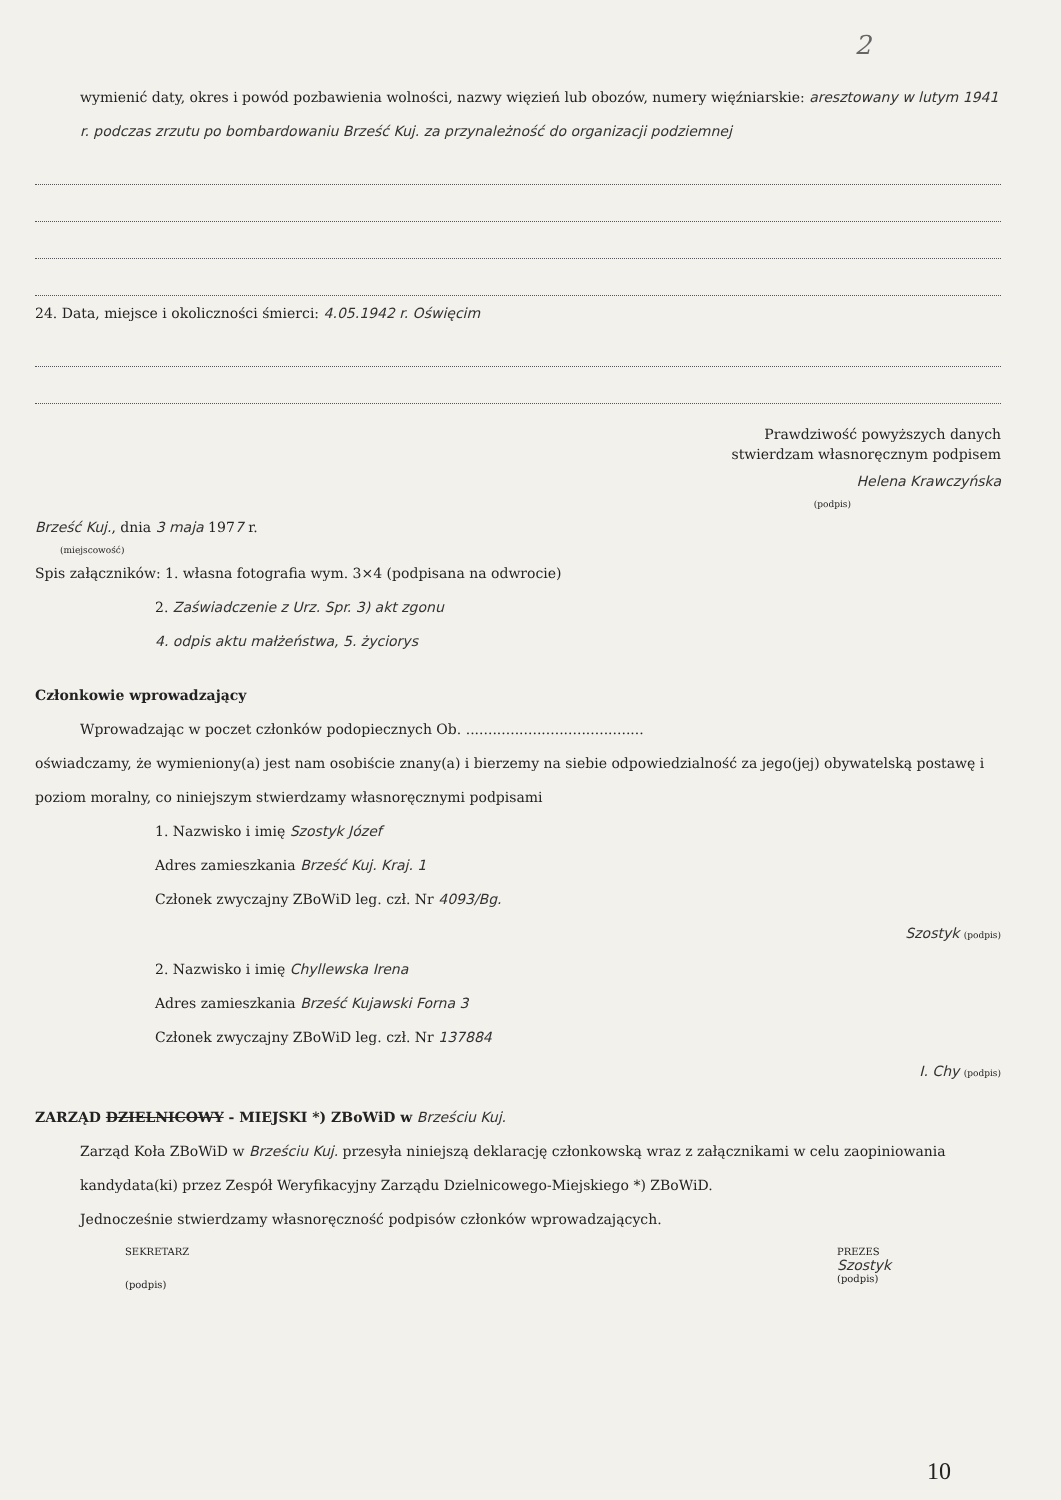2
wymienić daty, okres i powód pozbawienia wolności, nazwy więzień lub obozów, numery więźniarskie: aresztowany w lutym 1941 r. podczas zrzutu po bombardowaniu Brześć Kuj. za przynależność do organizacji podziemnej
24. Data, miejsce i okoliczności śmierci: 4.05.1942 r. Oświęcim
Prawdziwość powyższych danych
stwierdzam własnoręcznym podpisem
Helena Krawczyńska
(podpis)
Brześć Kuj., dnia 3 maja 1977 r.
(miejscowość)
Spis załączników: 1. własna fotografia wym. 3×4 (podpisana na odwrocie)
2. Zaświadczenie z Urz. Spr. 3) akt zgonu
4. odpis aktu małżeństwa, 5. życiorys
Członkowie wprowadzający
Wprowadzając w poczet członków podopiecznych Ob. ........................................
oświadczamy, że wymieniony(a) jest nam osobiście znany(a) i bierzemy na siebie odpowiedzialność za jego(jej) obywatelską postawę i poziom moralny, co niniejszym stwierdzamy własnoręcznymi podpisami
1. Nazwisko i imię Szostyk Józef
Adres zamieszkania Brześć Kuj. Kraj. 1
Członek zwyczajny ZBoWiD leg. czł. Nr 4093/Bg.
Szostyk (podpis)
2. Nazwisko i imię Chyllewska Irena
Adres zamieszkania Brześć Kujawski Forna 3
Członek zwyczajny ZBoWiD leg. czł. Nr 137884
I. Chy (podpis)
ZARZĄD DZIELNICOWY - MIEJSKI *) ZBoWiD w Brześciu Kuj.
Zarząd Koła ZBoWiD w Brześciu Kuj. przesyła niniejszą deklarację członkowską wraz z załącznikami w celu zaopiniowania kandydata(ki) przez Zespół Weryfikacyjny Zarządu Dzielnicowego-Miejskiego *) ZBoWiD.
Jednocześnie stwierdzamy własnoręczność podpisów członków wprowadzających.
SEKRETARZ
(podpis)
PREZES
Szostyk
(podpis)
10